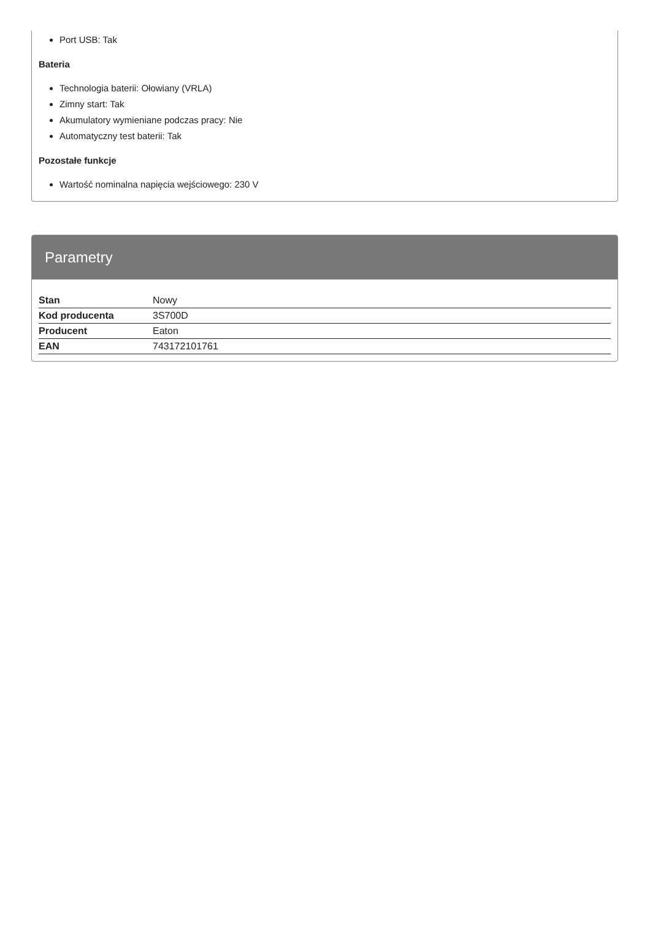Port USB: Tak
Bateria
Technologia baterii: Ołowiany (VRLA)
Zimny start: Tak
Akumulatory wymieniane podczas pracy: Nie
Automatyczny test baterii: Tak
Pozostałe funkcje
Wartość nominalna napięcia wejściowego: 230 V
Parametry
| Stan | Nowy |
| Kod producenta | 3S700D |
| Producent | Eaton |
| EAN | 743172101761 |